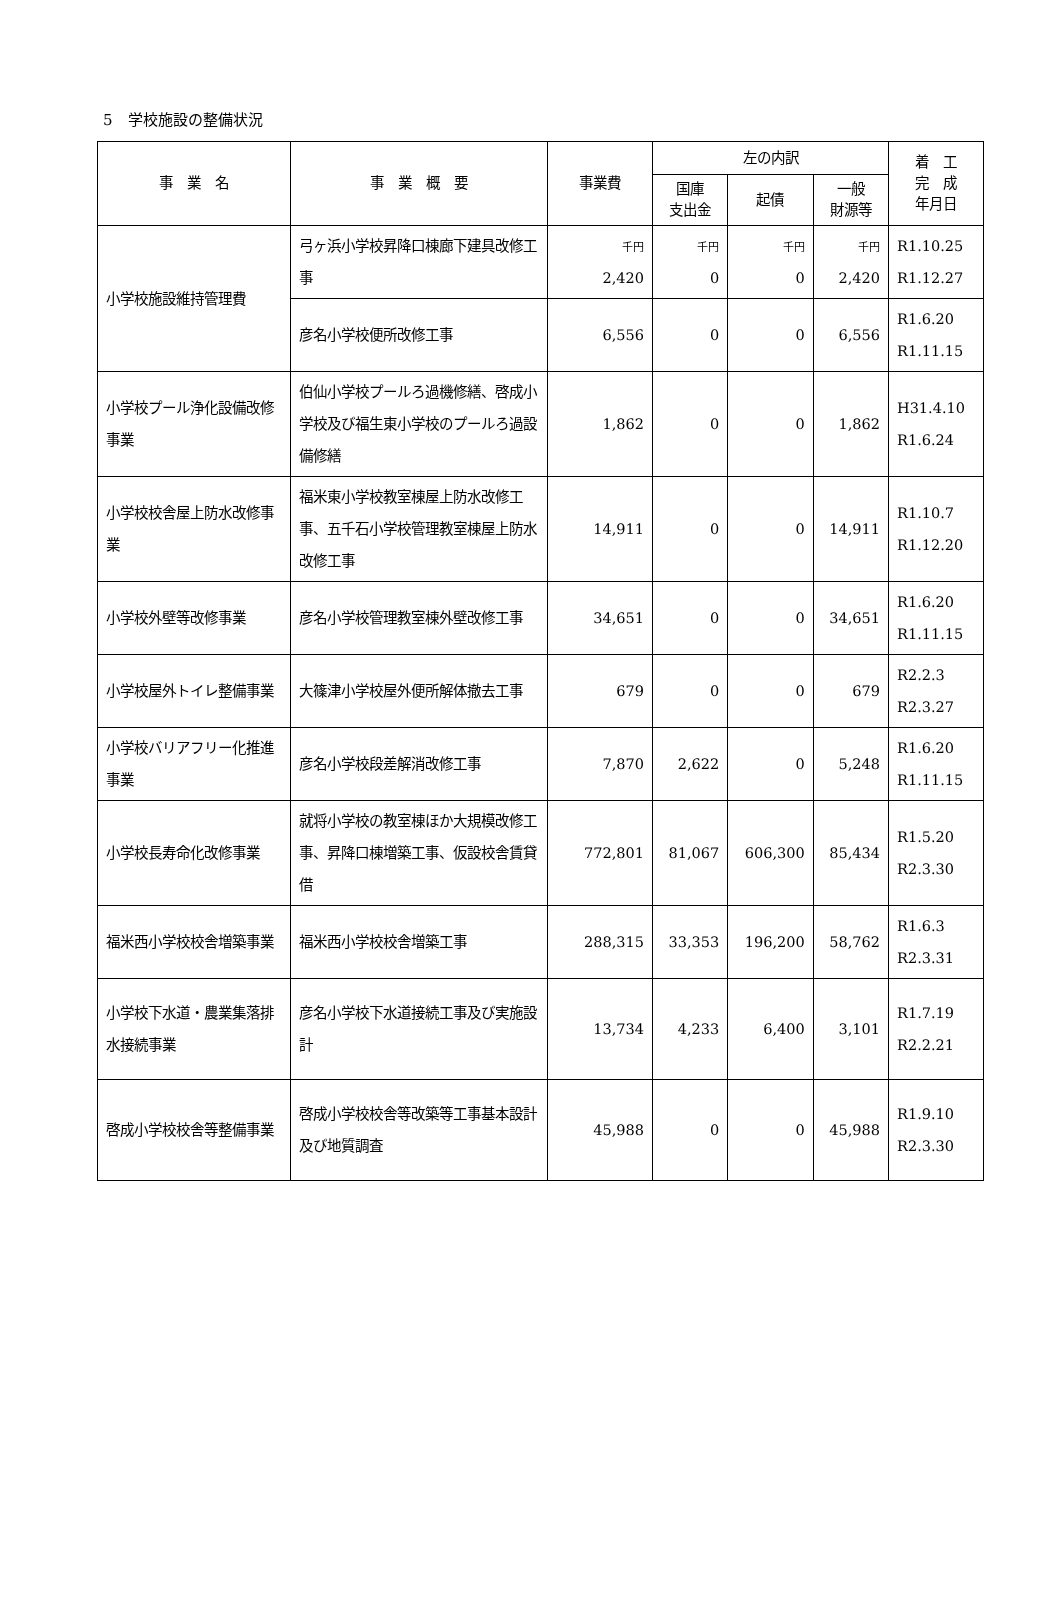5　学校施設の整備状況
| 事 業 名 | 事 業 概 要 | 事業費 | 左の内訳 | | | 着 工 完 成 年月日 |
| --- | --- | --- | --- | --- | --- | --- |
| | | | 国庫 支出金 | 起債 | 一般 財源等 | |
| 小学校施設維持管理費 | 弓ヶ浜小学校昇降口棟廊下建具改修工事 | 千円 2,420 | 千円 0 | 千円 0 | 千円 2,420 | R1.10.25 R1.12.27 |
| | 彦名小学校便所改修工事 | 6,556 | 0 | 0 | 6,556 | R1.6.20 R1.11.15 |
| 小学校プール浄化設備改修事業 | 伯仙小学校プールろ過機修繕、啓成小学校及び福生東小学校のプールろ過設備修繕 | 1,862 | 0 | 0 | 1,862 | H31.4.10 R1.6.24 |
| 小学校校舎屋上防水改修事業 | 福米東小学校教室棟屋上防水改修工事、五千石小学校管理教室棟屋上防水改修工事 | 14,911 | 0 | 0 | 14,911 | R1.10.7 R1.12.20 |
| 小学校外壁等改修事業 | 彦名小学校管理教室棟外壁改修工事 | 34,651 | 0 | 0 | 34,651 | R1.6.20 R1.11.15 |
| 小学校屋外トイレ整備事業 | 大篠津小学校屋外便所解体撤去工事 | 679 | 0 | 0 | 679 | R2.2.3 R2.3.27 |
| 小学校バリアフリー化推進事業 | 彦名小学校段差解消改修工事 | 7,870 | 2,622 | 0 | 5,248 | R1.6.20 R1.11.15 |
| 小学校長寿命化改修事業 | 就将小学校の教室棟ほか大規模改修工事、昇降口棟増築工事、仮設校舎賃貸借 | 772,801 | 81,067 | 606,300 | 85,434 | R1.5.20 R2.3.30 |
| 福米西小学校校舎増築事業 | 福米西小学校校舎増築工事 | 288,315 | 33,353 | 196,200 | 58,762 | R1.6.3 R2.3.31 |
| 小学校下水道・農業集落排水接続事業 | 彦名小学校下水道接続工事及び実施設計 | 13,734 | 4,233 | 6,400 | 3,101 | R1.7.19 R2.2.21 |
| 啓成小学校校舎等整備事業 | 啓成小学校校舎等改築等工事基本設計及び地質調査 | 45,988 | 0 | 0 | 45,988 | R1.9.10 R2.3.30 |